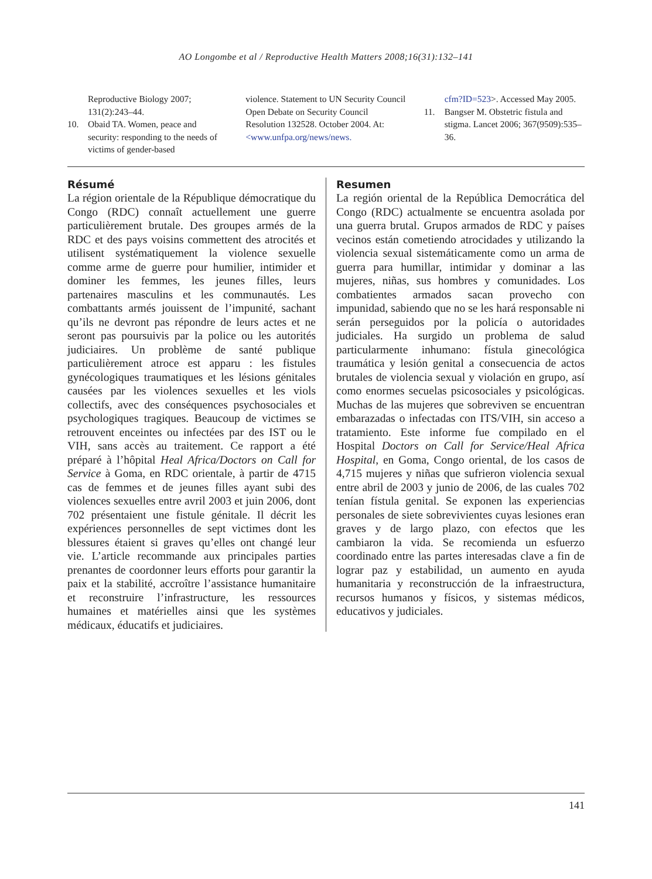AO Longombe et al / Reproductive Health Matters 2008;16(31):132–141
Reproductive Biology 2007; 131(2):243–44.
10. Obaid TA. Women, peace and security: responding to the needs of victims of gender-based
violence. Statement to UN Security Council Open Debate on Security Council Resolution 132528. October 2004. At: <www.unfpa.org/news/news.
cfm?ID=523>. Accessed May 2005.
11. Bangser M. Obstetric fistula and stigma. Lancet 2006; 367(9509):535–36.
Résumé
La région orientale de la République démocratique du Congo (RDC) connaît actuellement une guerre particulièrement brutale. Des groupes armés de la RDC et des pays voisins commettent des atrocités et utilisent systématiquement la violence sexuelle comme arme de guerre pour humilier, intimider et dominer les femmes, les jeunes filles, leurs partenaires masculins et les communautés. Les combattants armés jouissent de l’impunité, sachant qu’ils ne devront pas répondre de leurs actes et ne seront pas poursuivis par la police ou les autorités judiciaires. Un problème de santé publique particulièrement atroce est apparu : les fistules gynécologiques traumatiques et les lésions génitales causées par les violences sexuelles et les viols collectifs, avec des conséquences psychosociales et psychologiques tragiques. Beaucoup de victimes se retrouvent enceintes ou infectées par des IST ou le VIH, sans accès au traitement. Ce rapport a été préparé à l’hôpital Heal Africa/Doctors on Call for Service à Goma, en RDC orientale, à partir de 4715 cas de femmes et de jeunes filles ayant subi des violences sexuelles entre avril 2003 et juin 2006, dont 702 présentaient une fistule génitale. Il décrit les expériences personnelles de sept victimes dont les blessures étaient si graves qu’elles ont changé leur vie. L’article recommande aux principales parties prenantes de coordonner leurs efforts pour garantir la paix et la stabilité, accroître l’assistance humanitaire et reconstruire l’infrastructure, les ressources humaines et matérielles ainsi que les systèmes médicaux, éducatifs et judiciaires.
Resumen
La región oriental de la República Democrática del Congo (RDC) actualmente se encuentra asolada por una guerra brutal. Grupos armados de RDC y países vecinos están cometiendo atrocidades y utilizando la violencia sexual sistemáticamente como un arma de guerra para humillar, intimidar y dominar a las mujeres, niñas, sus hombres y comunidades. Los combatientes armados sacan provecho con impunidad, sabiendo que no se les hará responsable ni serán perseguidos por la policía o autoridades judiciales. Ha surgido un problema de salud particularmente inhumano: fístula ginecológica traumática y lesión genital a consecuencia de actos brutales de violencia sexual y violación en grupo, así como enormes secuelas psicosociales y psicológicas. Muchas de las mujeres que sobreviven se encuentran embarazadas o infectadas con ITS/VIH, sin acceso a tratamiento. Este informe fue compilado en el Hospital Doctors on Call for Service/Heal Africa Hospital, en Goma, Congo oriental, de los casos de 4,715 mujeres y niñas que sufrieron violencia sexual entre abril de 2003 y junio de 2006, de las cuales 702 tenían fístula genital. Se exponen las experiencias personales de siete sobrevivientes cuyas lesiones eran graves y de largo plazo, con efectos que les cambiaron la vida. Se recomienda un esfuerzo coordinado entre las partes interesadas clave a fin de lograr paz y estabilidad, un aumento en ayuda humanitaria y reconstrucción de la infraestructura, recursos humanos y físicos, y sistemas médicos, educativos y judiciales.
141